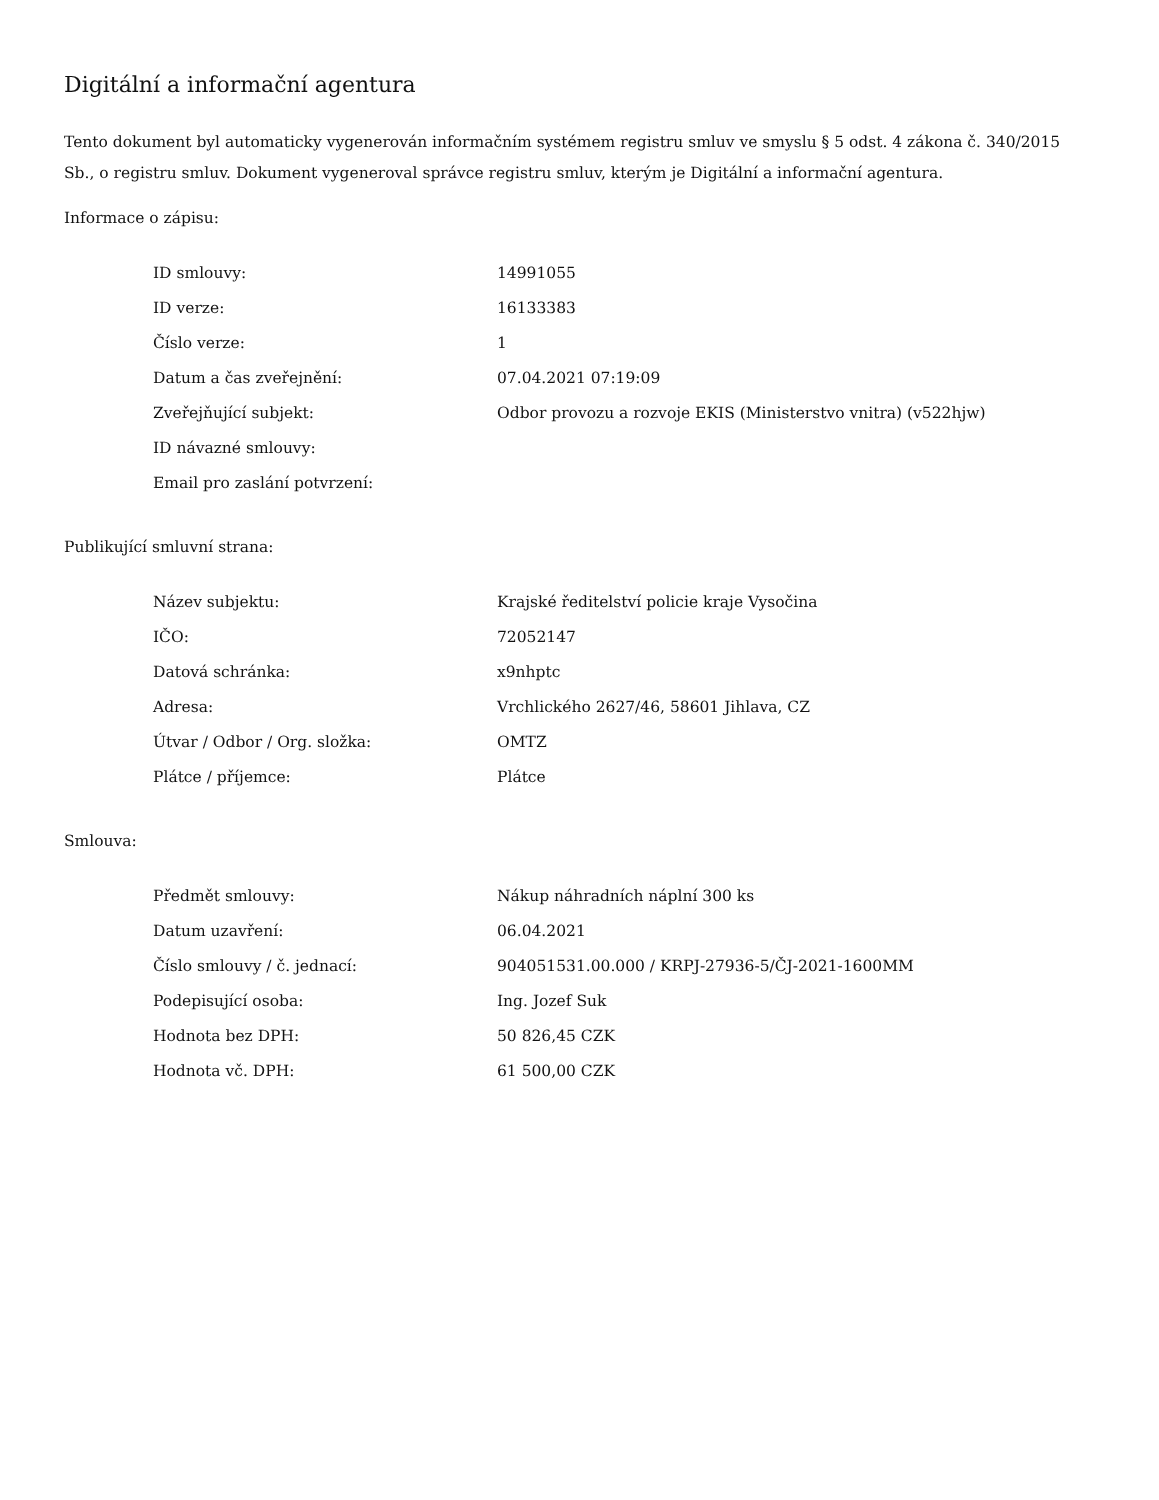Digitální a informační agentura
Tento dokument byl automaticky vygenerován informačním systémem registru smluv ve smyslu § 5 odst. 4 zákona č. 340/2015 Sb., o registru smluv. Dokument vygeneroval správce registru smluv, kterým je Digitální a informační agentura.
Informace o zápisu:
| ID smlouvy: | 14991055 |
| ID verze: | 16133383 |
| Číslo verze: | 1 |
| Datum a čas zveřejnění: | 07.04.2021 07:19:09 |
| Zveřejňující subjekt: | Odbor provozu a rozvoje EKIS (Ministerstvo vnitra) (v522hjw) |
| ID návazné smlouvy: | |
| Email pro zaslání potvrzení: | |
Publikující smluvní strana:
| Název subjektu: | Krajské ředitelství policie kraje Vysočina |
| IČO: | 72052147 |
| Datová schránka: | x9nhptc |
| Adresa: | Vrchlického 2627/46, 58601 Jihlava, CZ |
| Útvar / Odbor / Org. složka: | OMTZ |
| Plátce / příjemce: | Plátce |
Smlouva:
| Předmět smlouvy: | Nákup náhradních náplní 300 ks |
| Datum uzavření: | 06.04.2021 |
| Číslo smlouvy / č. jednací: | 904051531.00.000 / KRPJ-27936-5/ČJ-2021-1600MM |
| Podepisující osoba: | Ing. Jozef Suk |
| Hodnota bez DPH: | 50 826,45 CZK |
| Hodnota vč. DPH: | 61 500,00 CZK |